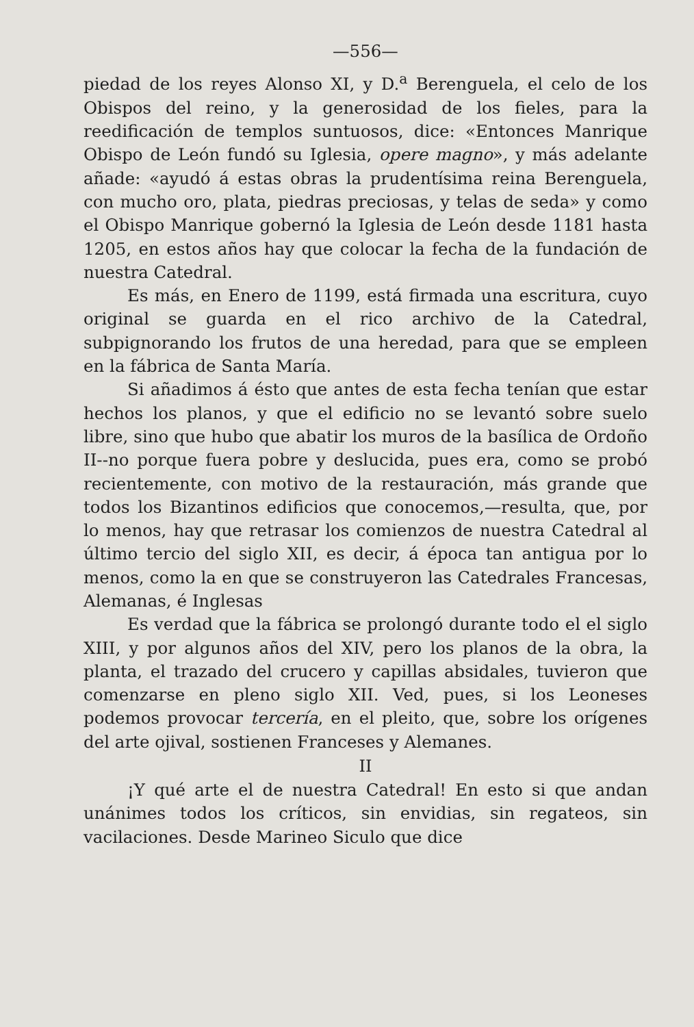—556—
piedad de los reyes Alonso XI, y D.<sup>a</sup> Berenguela, el celo de los Obispos del reino, y la generosidad de los fieles, para la reedificación de templos suntuosos, dice: «Entonces Manrique Obispo de León fundó su Iglesia, opere magno», y más adelante añade: «ayudó á estas obras la prudentísima reina Berenguela, con mucho oro, plata, piedras preciosas, y telas de seda» y como el Obispo Manrique gobernó la Iglesia de León desde 1181 hasta 1205, en estos años hay que colocar la fecha de la fundación de nuestra Catedral.
Es más, en Enero de 1199, está firmada una escritura, cuyo original se guarda en el rico archivo de la Catedral, subpignorando los frutos de una heredad, para que se empleen en la fábrica de Santa María.
Si añadimos á ésto que antes de esta fecha tenían que estar hechos los planos, y que el edificio no se levantó sobre suelo libre, sino que hubo que abatir los muros de la basílica de Ordoño II--no porque fuera pobre y deslucida, pues era, como se probó recientemente, con motivo de la restauración, más grande que todos los Bizantinos edificios que conocemos,—resulta, que, por lo menos, hay que retrasar los comienzos de nuestra Catedral al último tercio del siglo XII, es decir, á época tan antigua por lo menos, como la en que se construyeron las Catedrales Francesas, Alemanas, é Inglesas
Es verdad que la fábrica se prolongó durante todo el el siglo XIII, y por algunos años del XIV, pero los planos de la obra, la planta, el trazado del crucero y capillas absidales, tuvieron que comenzarse en pleno siglo XII. Ved, pues, si los Leoneses podemos provocar tercería, en el pleito, que, sobre los orígenes del arte ojival, sostienen Franceses y Alemanes.
II
¡Y qué arte el de nuestra Catedral! En esto si que andan unánimes todos los críticos, sin envidias, sin regateos, sin vacilaciones. Desde Marineo Siculo que dice